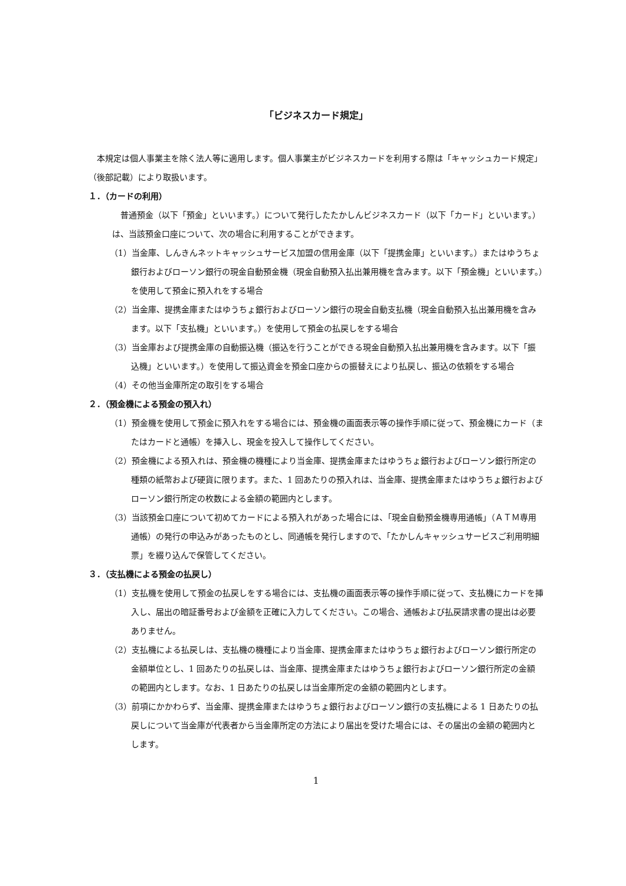「ビジネスカード規定」
本規定は個人事業主を除く法人等に適用します。個人事業主がビジネスカードを利用する際は「キャッシュカード規定」（後部記載）により取扱います。
１．（カードの利用）
普通預金（以下「預金」といいます。）について発行したたかしんビジネスカード（以下「カード」といいます。）は、当該預金口座について、次の場合に利用することができます。
（1）当金庫、しんきんネットキャッシュサービス加盟の信用金庫（以下「提携金庫」といいます。）またはゆうちょ銀行およびローソン銀行の現金自動預金機（現金自動預入払出兼用機を含みます。以下「預金機」といいます。）を使用して預金に預入れをする場合
（2）当金庫、提携金庫またはゆうちょ銀行およびローソン銀行の現金自動支払機（現金自動預入払出兼用機を含みます。以下「支払機」といいます。）を使用して預金の払戻しをする場合
（3）当金庫および提携金庫の自動振込機（振込を行うことができる現金自動預入払出兼用機を含みます。以下「振込機」といいます。）を使用して振込資金を預金口座からの振替えにより払戻し、振込の依頼をする場合
（4）その他当金庫所定の取引をする場合
２．（預金機による預金の預入れ）
（1）預金機を使用して預金に預入れをする場合には、預金機の画面表示等の操作手順に従って、預金機にカード（またはカードと通帳）を挿入し、現金を投入して操作してください。
（2）預金機による預入れは、預金機の機種により当金庫、提携金庫またはゆうちょ銀行およびローソン銀行所定の種類の紙幣および硬貨に限ります。また、1 回あたりの預入れは、当金庫、提携金庫またはゆうちょ銀行およびローソン銀行所定の枚数による金額の範囲内とします。
（3）当該預金口座について初めてカードによる預入れがあった場合には、「現金自動預金機専用通帳」（ＡＴＭ専用通帳）の発行の申込みがあったものとし、同通帳を発行しますので、「たかしんキャッシュサービスご利用明細票」を綴り込んで保管してください。
３．（支払機による預金の払戻し）
（1）支払機を使用して預金の払戻しをする場合には、支払機の画面表示等の操作手順に従って、支払機にカードを挿入し、届出の暗証番号および金額を正確に入力してください。この場合、通帳および払戻請求書の提出は必要ありません。
（2）支払機による払戻しは、支払機の機種により当金庫、提携金庫またはゆうちょ銀行およびローソン銀行所定の金額単位とし、1 回あたりの払戻しは、当金庫、提携金庫またはゆうちょ銀行およびローソン銀行所定の金額の範囲内とします。なお、1 日あたりの払戻しは当金庫所定の金額の範囲内とします。
（3）前項にかかわらず、当金庫、提携金庫またはゆうちょ銀行およびローソン銀行の支払機による 1 日あたりの払戻しについて当金庫が代表者から当金庫所定の方法により届出を受けた場合には、その届出の金額の範囲内とします。
1